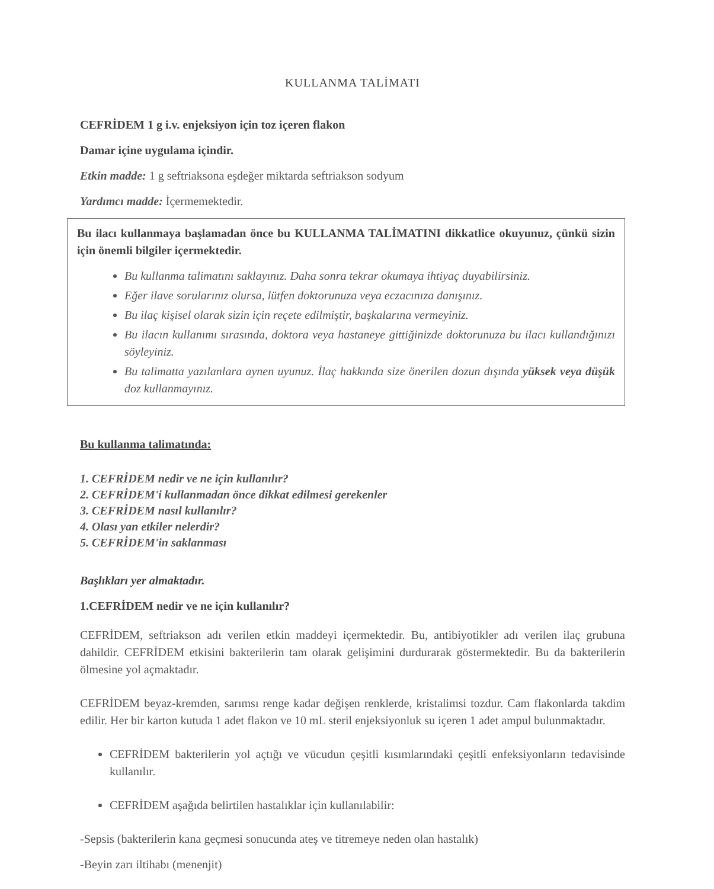KULLANMA TALİMATI
CEFRİDEM 1 g i.v. enjeksiyon için toz içeren flakon
Damar içine uygulama içindir.
Etkin madde: 1 g seftriaksona eşdeğer miktarda seftriakson sodyum
Yardımcı madde: İçermemektedir.
Bu ilacı kullanmaya başlamadan önce bu KULLANMA TALİMATINI dikkatlice okuyunuz, çünkü sizin için önemli bilgiler içermektedir.
Bu kullanma talimatını saklayınız. Daha sonra tekrar okumaya ihtiyaç duyabilirsiniz.
Eğer ilave sorularınız olursa, lütfen doktorunuza veya eczacınıza danışınız.
Bu ilaç kişisel olarak sizin için reçete edilmiştir, başkalarına vermeyiniz.
Bu ilacın kullanımı sırasında, doktora veya hastaneye gittiğinizde doktorunuza bu ilacı kullandığınızı söyleyiniz.
Bu talimatta yazılanlara aynen uyunuz. İlaç hakkında size önerilen dozun dışında yüksek veya düşük doz kullanmayınız.
Bu kullanma talimatında:
1. CEFRİDEM nedir ve ne için kullanılır?
2. CEFRİDEM'i kullanmadan önce dikkat edilmesi gerekenler
3. CEFRİDEM nasıl kullanılır?
4. Olası yan etkiler nelerdir?
5. CEFRİDEM'in saklanması
Başlıkları yer almaktadır.
1.CEFRİDEM nedir ve ne için kullanılır?
CEFRİDEM, seftriakson adı verilen etkin maddeyi içermektedir. Bu, antibiyotikler adı verilen ilaç grubuna dahildir. CEFRİDEM etkisini bakterilerin tam olarak gelişimini durdurarak göstermektedir. Bu da bakterilerin ölmesine yol açmaktadır.
CEFRİDEM beyaz-kremden, sarımsı renge kadar değişen renklerde, kristalimsi tozdur. Cam flakonlarda takdim edilir. Her bir karton kutuda 1 adet flakon ve 10 mL steril enjeksiyonluk su içeren 1 adet ampul bulunmaktadır.
CEFRİDEM bakterilerin yol açtığı ve vücudun çeşitli kısımlarındaki çeşitli enfeksiyonların tedavisinde kullanılır.
CEFRİDEM aşağıda belirtilen hastalıklar için kullanılabilir:
-Sepsis (bakterilerin kana geçmesi sonucunda ateş ve titremeye neden olan hastalık)
-Beyin zarı iltihabı (menenjit)